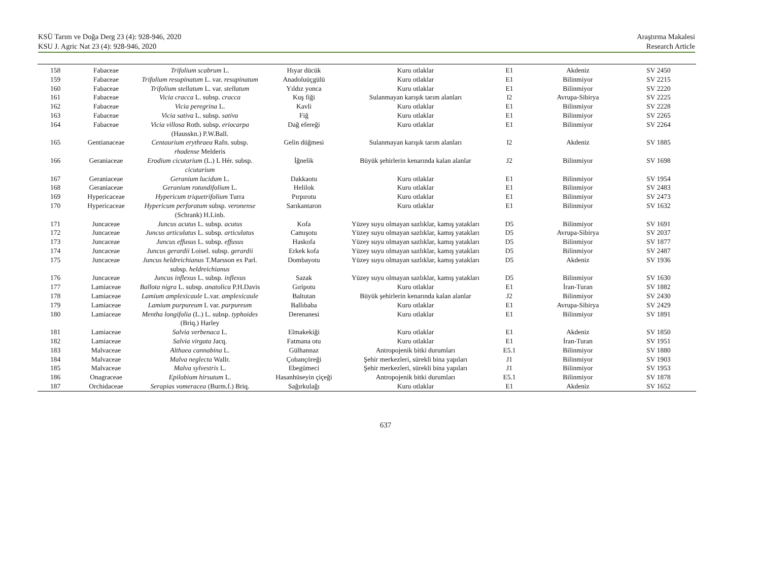KSÜ Tarım ve Doğa Derg 23 (4): 928-946, 2020
KSU J. Agric Nat 23 (4): 928-946, 2020
Araştırma Makalesi
Research Article
| 158 | Fabaceae | Trifolium scabrum L. | Hıyar dücük | Kuru otlaklar | E1 | Akdeniz | SV 2450 |
| 159 | Fabaceae | Trifolium resupinatum L. var. resupinatum | Anadoluüçgülü | Kuru otlaklar | E1 | Bilinmiyor | SV 2215 |
| 160 | Fabaceae | Trifolium stellatum L. var. stellatum | Yıldız yonca | Kuru otlaklar | E1 | Bilinmiyor | SV 2220 |
| 161 | Fabaceae | Vicia cracca L. subsp. cracca | Kuş fiği | Sulanmayan karışık tarım alanları | I2 | Avrupa-Sibirya | SV 2225 |
| 162 | Fabaceae | Vicia peregrina L. | Kavli | Kuru otlaklar | E1 | Bilinmiyor | SV 2228 |
| 163 | Fabaceae | Vicia sativa L. subsp. sativa | Fiğ | Kuru otlaklar | E1 | Bilinmiyor | SV 2265 |
| 164 | Fabaceae | Vicia villosa Roth. subsp. eriocarpa (Hausskn.) P.W.Ball. | Dağ efereği | Kuru otlaklar | E1 | Bilinmiyor | SV 2264 |
| 165 | Gentianaceae | Centaurium erythraea Rafn. subsp. rhodense Melderis | Gelin düğmesi | Sulanmayan karışık tarım alanları | I2 | Akdeniz | SV 1885 |
| 166 | Geraniaceae | Erodium cicutarium (L.) L Hér. subsp. cicutarium | İğnelik | Büyük şehirlerin kenarında kalan alanlar | J2 | Bilinmiyor | SV 1698 |
| 167 | Geraniaceae | Geranium lucidum L. | Dakkaotu | Kuru otlaklar | E1 | Bilinmiyor | SV 1954 |
| 168 | Geraniaceae | Geranium rotundifolium L. | Helilok | Kuru otlaklar | E1 | Bilinmiyor | SV 2483 |
| 169 | Hypericaceae | Hypericum triquetrifolium Turra | Pırpırotu | Kuru otlaklar | E1 | Bilinmiyor | SV 2473 |
| 170 | Hypericaceae | Hypericum perforatum subsp. veronense (Schrank) H.Linb. | Sarıkantaron | Kuru otlaklar | E1 | Bilinmiyor | SV 1632 |
| 171 | Juncaceae | Juncus acutus L. subsp. acutus | Kofa | Yüzey suyu olmayan sazlıklar, kamış yatakları | D5 | Bilinmiyor | SV 1691 |
| 172 | Juncaceae | Juncus articulatus L. subsp. articulatus | Camışotu | Yüzey suyu olmayan sazlıklar, kamış yatakları | D5 | Avrupa-Sibirya | SV 2037 |
| 173 | Juncaceae | Juncus effusus L. subsp. effusus | Haskofa | Yüzey suyu olmayan sazlıklar, kamış yatakları | D5 | Bilinmiyor | SV 1877 |
| 174 | Juncaceae | Juncus gerardii Loisel. subsp. gerardii | Erkek kofa | Yüzey suyu olmayan sazlıklar, kamış yatakları | D5 | Bilinmiyor | SV 2487 |
| 175 | Juncaceae | Juncus heldreichianus T.Marsson ex Parl. subsp. heldreichianus | Dombayotu | Yüzey suyu olmayan sazlıklar, kamış yatakları | D5 | Akdeniz | SV 1936 |
| 176 | Juncaceae | Juncus inflexus L. subsp. inflexus | Sazak | Yüzey suyu olmayan sazlıklar, kamış yatakları | D5 | Bilinmiyor | SV 1630 |
| 177 | Lamiaceae | Ballota nigra L. subsp. anatolica P.H.Davis | Gıripotu | Kuru otlaklar | E1 | İran-Turan | SV 1882 |
| 178 | Lamiaceae | Lamium amplexicaule L.var. amplexicaule | Baltutan | Büyük şehirlerin kenarında kalan alanlar | J2 | Bilinmiyor | SV 2430 |
| 179 | Lamiaceae | Lamium purpureum L var. purpureum | Ballıbaba | Kuru otlaklar | E1 | Avrupa-Sibirya | SV 2429 |
| 180 | Lamiaceae | Mentha longifolia (L.) L. subsp. typhoides (Briq.) Harley | Derenanesi | Kuru otlaklar | E1 | Bilinmiyor | SV 1891 |
| 181 | Lamiaceae | Salvia verbenaca L. | Elmakekiği | Kuru otlaklar | E1 | Akdeniz | SV 1850 |
| 182 | Lamiaceae | Salvia virgata Jacq. | Fatmana otu | Kuru otlaklar | E1 | İran-Turan | SV 1951 |
| 183 | Malvaceae | Althaea cannabina L. | Gülhannaz | Antropojenik bitki durumları | E5.1 | Bilinmiyor | SV 1880 |
| 184 | Malvaceae | Malva neglecta Wallr. | Çobançöreği | Şehir merkezleri, sürekli bina yapıları | J1 | Bilinmiyor | SV 1903 |
| 185 | Malvaceae | Malva sylvestris L. | Ebegümeci | Şehir merkezleri, sürekli bina yapıları | J1 | Bilinmiyor | SV 1953 |
| 186 | Onagraceae | Epilobium hirsutum L. | Hasanhüseyin çiçeği | Antropojenik bitki durumları | E5.1 | Bilinmiyor | SV 1878 |
| 187 | Orchidaceae | Serapias vomeracea (Burm.f.) Briq. | Sağırkulağı | Kuru otlaklar | E1 | Akdeniz | SV 1652 |
637